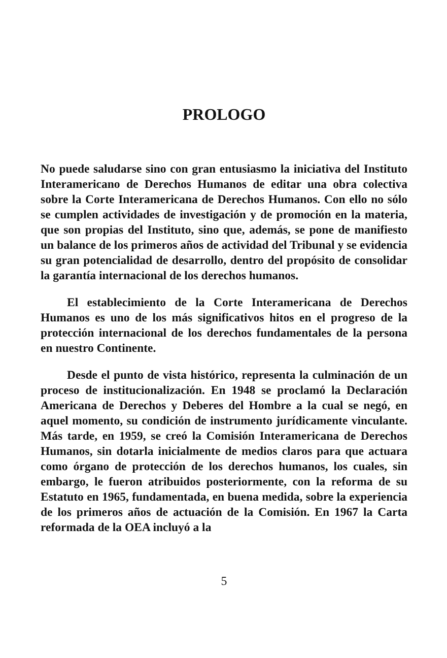PROLOGO
No puede saludarse sino con gran entusiasmo la iniciativa del Instituto Interamericano de Derechos Humanos de editar una obra colectiva sobre la Corte Interamericana de Derechos Humanos. Con ello no sólo se cumplen actividades de investigación y de promoción en la materia, que son propias del Instituto, sino que, además, se pone de manifiesto un balance de los primeros años de actividad del Tribunal y se evidencia su gran potencialidad de desarrollo, dentro del propósito de consolidar la garantía internacional de los derechos humanos.
El establecimiento de la Corte Interamericana de Derechos Humanos es uno de los más significativos hitos en el progreso de la protección internacional de los derechos fundamentales de la persona en nuestro Continente.
Desde el punto de vista histórico, representa la culminación de un proceso de institucionalización. En 1948 se proclamó la Declaración Americana de Derechos y Deberes del Hombre a la cual se negó, en aquel momento, su condición de instrumento jurídicamente vinculante. Más tarde, en 1959, se creó la Comisión Interamericana de Derechos Humanos, sin dotarla inicialmente de medios claros para que actuara como órgano de protección de los derechos humanos, los cuales, sin embargo, le fueron atribuidos posteriormente, con la reforma de su Estatuto en 1965, fundamentada, en buena medida, sobre la experiencia de los primeros años de actuación de la Comisión. En 1967 la Carta reformada de la OEA incluyó a la
5